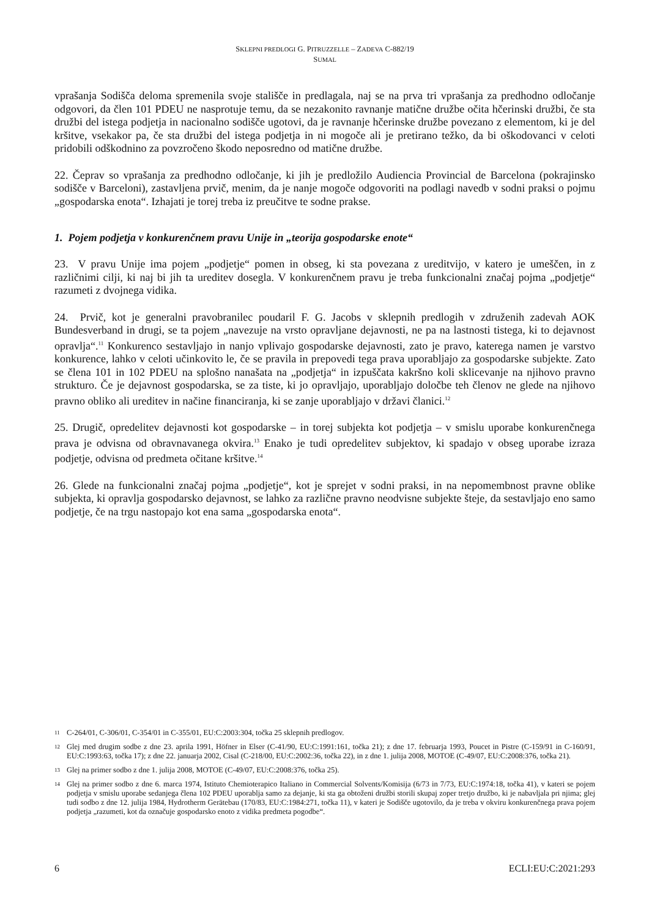SKLEPNI PREDLOGI G. PITRUZZELLE – ZADEVA C-882/19
SUMAL
vprašanja Sodišča deloma spremenila svoje stališče in predlagala, naj se na prva tri vprašanja za predhodno odločanje odgovori, da člen 101 PDEU ne nasprotuje temu, da se nezakonito ravnanje matične družbe očita hčerinski družbi, če sta družbi del istega podjetja in nacionalno sodišče ugotovi, da je ravnanje hčerinske družbe povezano z elementom, ki je del kršitve, vsekakor pa, če sta družbi del istega podjetja in ni mogoče ali je pretirano težko, da bi oškodovanci v celoti pridobili odškodnino za povzročeno škodo neposredno od matične družbe.
22. Čeprav so vprašanja za predhodno odločanje, ki jih je predložilo Audiencia Provincial de Barcelona (pokrajinsko sodišče v Barceloni), zastavljena prvič, menim, da je nanje mogoče odgovoriti na podlagi navedb v sodni praksi o pojmu „gospodarska enota“. Izhajati je torej treba iz preučitve te sodne prakse.
1. Pojem podjetja v konkurenčnem pravu Unije in „teorija gospodarske enote“
23. V pravu Unije ima pojem „podjetje“ pomen in obseg, ki sta povezana z ureditvijo, v katero je umeščen, in z različnimi cilji, ki naj bi jih ta ureditev dosegla. V konkurenčnem pravu je treba funkcionalni značaj pojma „podjetje“ razumeti z dvojnega vidika.
24. Prvič, kot je generalni pravobranilec poudaril F. G. Jacobs v sklepnih predlogih v združenih zadevah AOK Bundesverband in drugi, se ta pojem „navezuje na vrsto opravljane dejavnosti, ne pa na lastnosti tistega, ki to dejavnost opravlja“.<sup>11</sup> Konkurenco sestavljajo in nanjo vplivajo gospodarske dejavnosti, zato je pravo, katerega namen je varstvo konkurence, lahko v celoti učinkovito le, če se pravila in prepovedi tega prava uporabljajo za gospodarske subjekte. Zato se člena 101 in 102 PDEU na splošno nanašata na „podjetja“ in izpuščata kakršno koli sklicevanje na njihovo pravno strukturo. Če je dejavnost gospodarska, se za tiste, ki jo opravljajo, uporabljajo določbe teh členov ne glede na njihovo pravno obliko ali ureditev in načine financiranja, ki se zanje uporabljajo v državi članici.<sup>12</sup>
25. Drugič, opredelitev dejavnosti kot gospodarske – in torej subjekta kot podjetja – v smislu uporabe konkurenčnega prava je odvisna od obravnavanega okvira.<sup>13</sup> Enako je tudi opredelitev subjektov, ki spadajo v obseg uporabe izraza podjetje, odvisna od predmeta očitane kršitve.<sup>14</sup>
26. Glede na funkcionalni značaj pojma „podjetje“, kot je sprejet v sodni praksi, in na nepomembnost pravne oblike subjekta, ki opravlja gospodarsko dejavnost, se lahko za različne pravno neodvisne subjekte šteje, da sestavljajo eno samo podjetje, če na trgu nastopajo kot ena sama „gospodarska enota“.
11 C-264/01, C-306/01, C-354/01 in C-355/01, EU:C:2003:304, točka 25 sklepnih predlogov.
12 Glej med drugim sodbe z dne 23. aprila 1991, Höfner in Elser (C-41/90, EU:C:1991:161, točka 21); z dne 17. februarja 1993, Poucet in Pistre (C-159/91 in C-160/91, EU:C:1993:63, točka 17); z dne 22. januarja 2002, Cisal (C-218/00, EU:C:2002:36, točka 22), in z dne 1. julija 2008, MOTOE (C-49/07, EU:C:2008:376, točka 21).
13 Glej na primer sodbo z dne 1. julija 2008, MOTOE (C-49/07, EU:C:2008:376, točka 25).
14 Glej na primer sodbo z dne 6. marca 1974, Istituto Chemioterapico Italiano in Commercial Solvents/Komisija (6/73 in 7/73, EU:C:1974:18, točka 41), v kateri se pojem podjetja v smislu uporabe sedanjega člena 102 PDEU uporablja samo za dejanje, ki sta ga obtoženi družbi storili skupaj zoper tretjo družbo, ki je nabavljala pri njima; glej tudi sodbo z dne 12. julija 1984, Hydrotherm Gerätebau (170/83, EU:C:1984:271, točka 11), v kateri je Sodišče ugotovilo, da je treba v okviru konkurenčnega prava pojem podjetja „razumeti, kot da označuje gospodarsko enoto z vidika predmeta pogodbe“.
6 ECLI:EU:C:2021:293